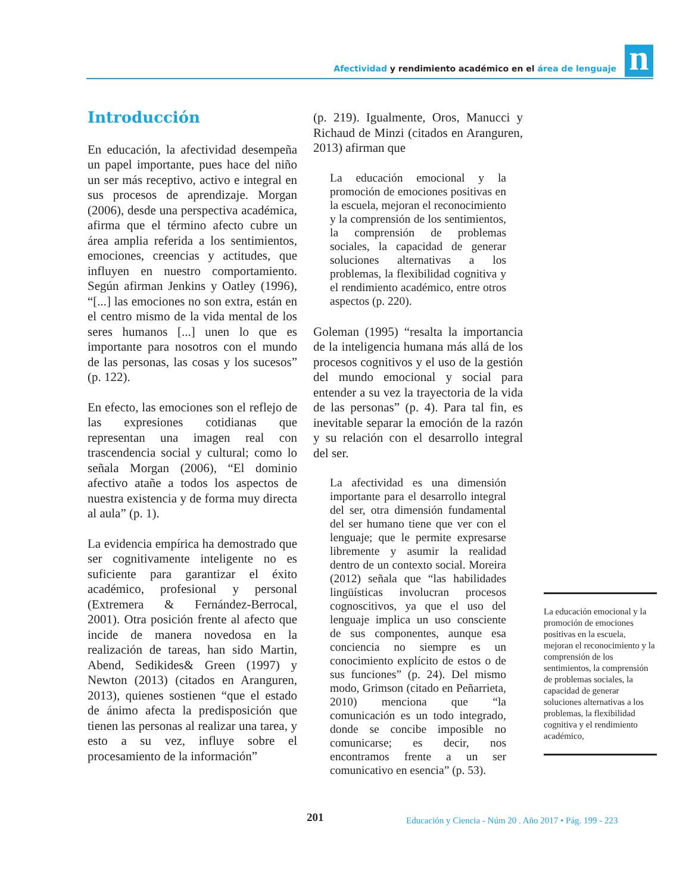Afectividad y rendimiento académico en el área de lenguaje
n
Introducción
En educación, la afectividad desempeña un papel importante, pues hace del niño un ser más receptivo, activo e integral en sus procesos de aprendizaje. Morgan (2006), desde una perspectiva académica, afirma que el término afecto cubre un área amplia referida a los sentimientos, emociones, creencias y actitudes, que influyen en nuestro comportamiento. Según afirman Jenkins y Oatley (1996), “[...] las emociones no son extra, están en el centro mismo de la vida mental de los seres humanos [...] unen lo que es importante para nosotros con el mundo de las personas, las cosas y los sucesos” (p. 122).
En efecto, las emociones son el reflejo de las expresiones cotidianas que representan una imagen real con trascendencia social y cultural; como lo señala Morgan (2006), “El dominio afectivo atañe a todos los aspectos de nuestra existencia y de forma muy directa al aula” (p. 1).
La evidencia empírica ha demostrado que ser cognitivamente inteligente no es suficiente para garantizar el éxito académico, profesional y personal (Extremera & Fernández-Berrocal, 2001). Otra posición frente al afecto que incide de manera novedosa en la realización de tareas, han sido Martin, Abend, Sedikides& Green (1997) y Newton (2013) (citados en Aranguren, 2013), quienes sostienen “que el estado de ánimo afecta la predisposición que tienen las personas al realizar una tarea, y esto a su vez, influye sobre el procesamiento de la información”
(p. 219). Igualmente, Oros, Manucci y Richaud de Minzi (citados en Aranguren, 2013) afirman que
La educación emocional y la promoción de emociones positivas en la escuela, mejoran el reconocimiento y la comprensión de los sentimientos, la comprensión de problemas sociales, la capacidad de generar soluciones alternativas a los problemas, la flexibilidad cognitiva y el rendimiento académico, entre otros aspectos (p. 220).
Goleman (1995) “resalta la importancia de la inteligencia humana más allá de los procesos cognitivos y el uso de la gestión del mundo emocional y social para entender a su vez la trayectoria de la vida de las personas” (p. 4). Para tal fin, es inevitable separar la emoción de la razón y su relación con el desarrollo integral del ser.
La afectividad es una dimensión importante para el desarrollo integral del ser, otra dimensión fundamental del ser humano tiene que ver con el lenguaje; que le permite expresarse libremente y asumir la realidad dentro de un contexto social. Moreira (2012) señala que “las habilidades lingüísticas involucran procesos cognoscitivos, ya que el uso del lenguaje implica un uso consciente de sus componentes, aunque esa conciencia no siempre es un conocimiento explícito de estos o de sus funciones” (p. 24). Del mismo modo, Grimson (citado en Peñarrieta, 2010) menciona que “la comunicación es un todo integrado, donde se concibe imposible no comunicarse; es decir, nos encontramos frente a un ser comunicativo en esencia” (p. 53).
La educación emocional y la promoción de emociones positivas en la escuela, mejoran el reconocimiento y la comprensión de los sentimientos, la comprensión de problemas sociales, la capacidad de generar soluciones alternativas a los problemas, la flexibilidad cognitiva y el rendimiento académico,
201
Educación y Ciencia - Núm 20 . Año 2017 • Pág. 199 - 223